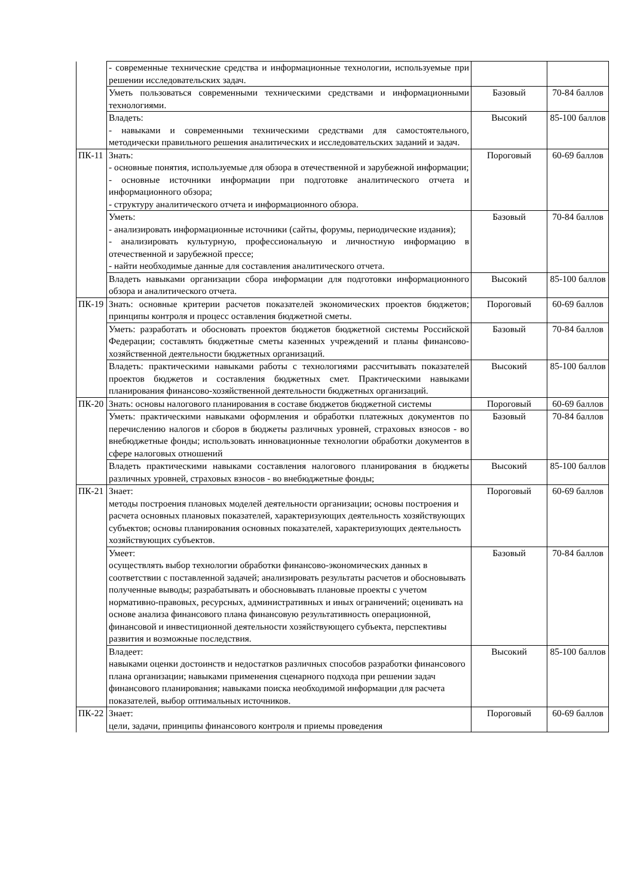| | - современные технические средства и информационные технологии, используемые при решении исследовательских задач. | | |
| | Уметь пользоваться современными техническими средствами и информационными технологиями. | Базовый | 70-84 баллов |
| | Владеть: - навыками и современными техническими средствами для самостоятельного, методически правильного решения аналитических и исследовательских заданий и задач. | Высокий | 85-100 баллов |
| ПК-11 | Знать: - основные понятия, используемые для обзора в отечественной и зарубежной информации; - основные источники информации при подготовке аналитического отчета и информационного обзора; - структуру аналитического отчета и информационного обзора. | Пороговый | 60-69 баллов |
| | Уметь: - анализировать информационные источники (сайты, форумы, периодические издания); - анализировать культурную, профессиональную и личностную информацию в отечественной и зарубежной прессе; - найти необходимые данные для составления аналитического отчета. | Базовый | 70-84 баллов |
| | Владеть навыками организации сбора информации для подготовки информационного обзора и аналитического отчета. | Высокий | 85-100 баллов |
| ПК-19 | Знать: основные критерии расчетов показателей экономических проектов бюджетов; принципы контроля и процесс оставления бюджетной сметы. | Пороговый | 60-69 баллов |
| | Уметь: разработать и обосновать проектов бюджетов бюджетной системы Российской Федерации; составлять бюджетные сметы казенных учреждений и планы финансово-хозяйственной деятельности бюджетных организаций. | Базовый | 70-84 баллов |
| | Владеть: практическими навыками работы с технологиями рассчитывать показателей проектов бюджетов и составления бюджетных смет. Практическими навыками планирования финансово-хозяйственной деятельности бюджетных организаций. | Высокий | 85-100 баллов |
| ПК-20 | Знать: основы налогового планирования в составе бюджетов бюджетной системы | Пороговый | 60-69 баллов |
| | Уметь: практическими навыками оформления и обработки платежных документов по перечислению налогов и сборов в бюджеты различных уровней, страховых взносов - во внебюджетные фонды; использовать инновационные технологии обработки документов в сфере налоговых отношений | Базовый | 70-84 баллов |
| | Владеть практическими навыками составления налогового планирования в бюджеты различных уровней, страховых взносов - во внебюджетные фонды; | Высокий | 85-100 баллов |
| ПК-21 | Знает: методы построения плановых моделей деятельности организации; основы построения и расчета основных плановых показателей, характеризующих деятельность хозяйствующих субъектов; основы планирования основных показателей, характеризующих деятельность хозяйствующих субъектов. | Пороговый | 60-69 баллов |
| | Умеет: осуществлять выбор технологии обработки финансово-экономических данных в соответствии с поставленной задачей; анализировать результаты расчетов и обосновывать полученные выводы; разрабатывать и обосновывать плановые проекты с учетом нормативно-правовых, ресурсных, административных и иных ограничений; оценивать на основе анализа финансового плана финансовую результативность операционной, финансовой и инвестиционной деятельности хозяйствующего субъекта, перспективы развития и возможные последствия. | Базовый | 70-84 баллов |
| | Владеет: навыками оценки достоинств и недостатков различных способов разработки финансового плана организации; навыками применения сценарного подхода при решении задач финансового планирования; навыками поиска необходимой информации для расчета показателей, выбор оптимальных источников. | Высокий | 85-100 баллов |
| ПК-22 | Знает: цели, задачи, принципы финансового контроля и приемы проведения | Пороговый | 60-69 баллов |